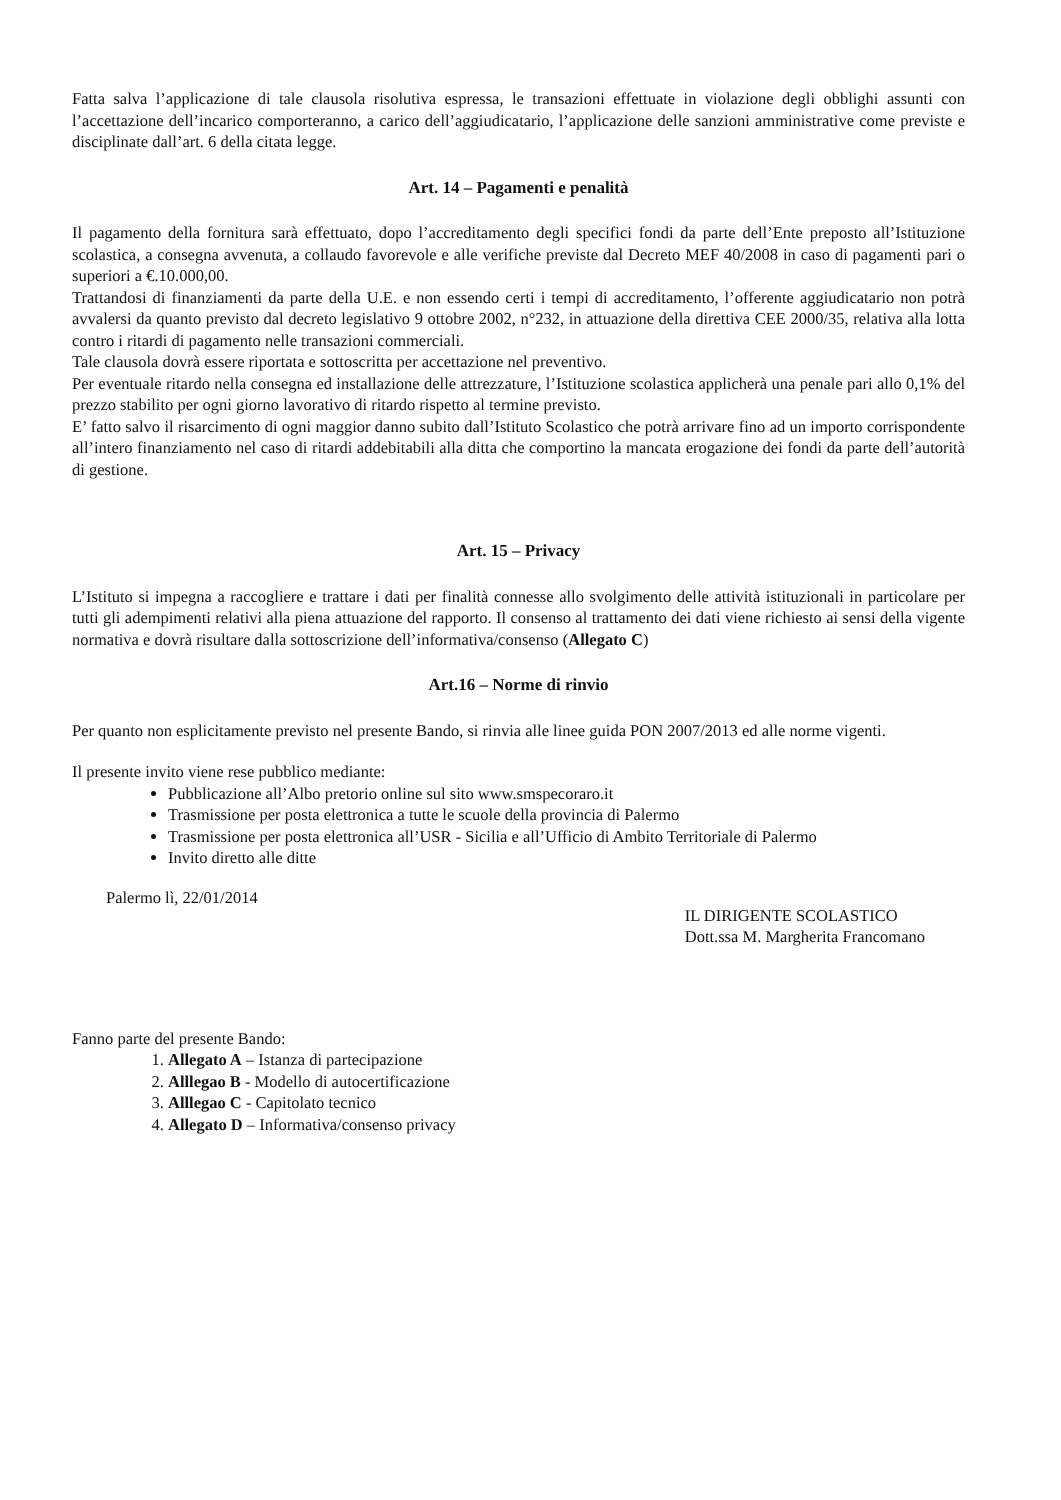Fatta salva l’applicazione di tale clausola risolutiva espressa, le transazioni effettuate in violazione degli obblighi assunti con l’accettazione dell’incarico comporteranno, a carico dell’aggiudicatario, l’applicazione delle sanzioni amministrative come previste e disciplinate dall’art. 6 della citata legge.
Art. 14 – Pagamenti e penalità
Il pagamento della fornitura sarà effettuato, dopo l’accreditamento degli specifici fondi da parte dell’Ente preposto all’Istituzione scolastica, a consegna avvenuta, a collaudo favorevole e alle verifiche previste dal Decreto MEF 40/2008 in caso di pagamenti pari o superiori a €.10.000,00.
Trattandosi di finanziamenti da parte della U.E. e non essendo certi i tempi di accreditamento, l’offerente aggiudicatario non potrà avvalersi da quanto previsto dal decreto legislativo 9 ottobre 2002, n°232, in attuazione della direttiva CEE 2000/35, relativa alla lotta contro i ritardi di pagamento nelle transazioni commerciali.
Tale clausola dovrà essere riportata e sottoscritta per accettazione nel preventivo.
Per eventuale ritardo nella consegna ed installazione delle attrezzature, l’Istituzione scolastica applicherà una penale pari allo 0,1% del prezzo stabilito per ogni giorno lavorativo di ritardo rispetto al termine previsto.
E’ fatto salvo il risarcimento di ogni maggior danno subito dall’Istituto Scolastico che potrà arrivare fino ad un importo corrispondente all’intero finanziamento nel caso di ritardi addebitabili alla ditta che comportino la mancata erogazione dei fondi da parte dell’autorità di gestione.
Art. 15 – Privacy
L’Istituto si impegna a raccogliere e trattare i dati per finalità connesse allo svolgimento delle attività istituzionali in particolare per tutti gli adempimenti relativi alla piena attuazione del rapporto. Il consenso al trattamento dei dati viene richiesto ai sensi della vigente normativa e dovrà risultare dalla sottoscrizione dell’informativa/consenso (Allegato C)
Art.16 – Norme di rinvio
Per quanto non esplicitamente previsto nel presente Bando, si rinvia alle linee guida PON 2007/2013 ed alle norme vigenti.
Il presente invito viene rese pubblico mediante:
Pubblicazione all’Albo pretorio online sul sito www.smspecoraro.it
Trasmissione per posta elettronica a tutte le scuole della provincia di Palermo
Trasmissione per posta elettronica all’USR - Sicilia e all’Ufficio di Ambito Territoriale di Palermo
Invito diretto alle ditte
Palermo lì, 22/01/2014
IL DIRIGENTE SCOLASTICO
Dott.ssa M. Margherita Francomano
Fanno parte del presente Bando:
1. Allegato A – Istanza di partecipazione
2. Alllegao B - Modello di autocertificazione
3. Alllegao C - Capitolato tecnico
4. Allegato D – Informativa/consenso privacy